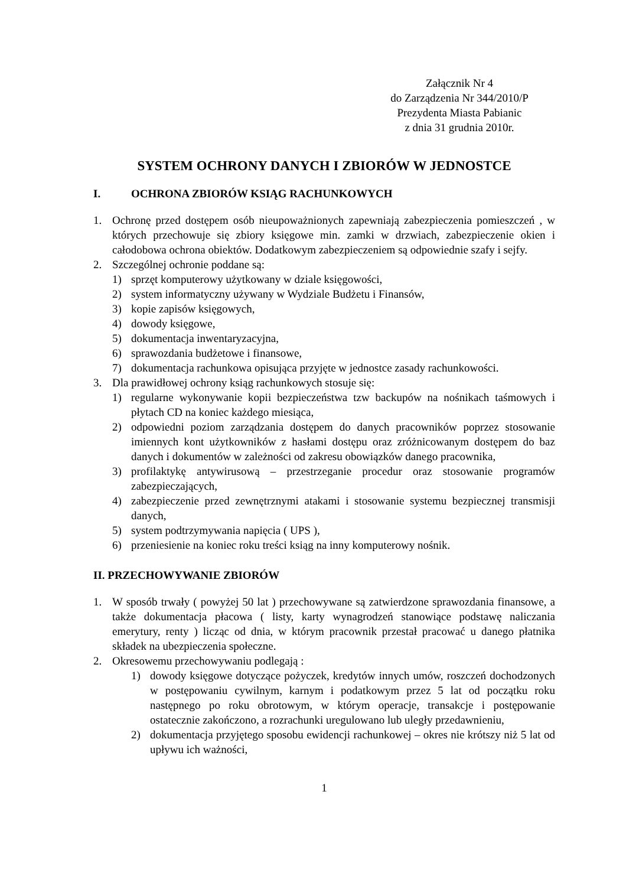Załącznik Nr 4
do Zarządzenia Nr 344/2010/P
Prezydenta Miasta Pabianic
z dnia 31 grudnia 2010r.
SYSTEM OCHRONY DANYCH I ZBIORÓW W JEDNOSTCE
I. OCHRONA ZBIORÓW KSIĄG RACHUNKOWYCH
1. Ochronę przed dostępem osób nieupoważnionych zapewniają zabezpieczenia pomieszczeń , w których przechowuje się zbiory księgowe min. zamki w drzwiach, zabezpieczenie okien i całodobowa ochrona obiektów. Dodatkowym zabezpieczeniem są odpowiednie szafy i sejfy.
2. Szczególnej ochronie poddane są:
1) sprzęt komputerowy użytkowany w dziale księgowości,
2) system informatyczny używany w Wydziale Budżetu i Finansów,
3) kopie zapisów księgowych,
4) dowody księgowe,
5) dokumentacja inwentaryzacyjna,
6) sprawozdania budżetowe i finansowe,
7) dokumentacja rachunkowa opisująca przyjęte w jednostce zasady rachunkowości.
3. Dla prawidłowej ochrony ksiąg rachunkowych stosuje się:
1) regularne wykonywanie kopii bezpieczeństwa tzw backupów na nośnikach taśmowych i płytach CD na koniec każdego miesiąca,
2) odpowiedni poziom zarządzania dostępem do danych pracowników poprzez stosowanie imiennych kont użytkowników z hasłami dostępu oraz zróżnicowanym dostępem do baz danych i dokumentów w zależności od zakresu obowiązków danego pracownika,
3) profilaktykę antywirusową – przestrzeganie procedur oraz stosowanie programów zabezpieczających,
4) zabezpieczenie przed zewnętrznymi atakami i stosowanie systemu bezpiecznej transmisji danych,
5) system podtrzymywania napięcia ( UPS ),
6) przeniesienie na koniec roku treści ksiąg na inny komputerowy nośnik.
II. PRZECHOWYWANIE ZBIORÓW
1. W sposób trwały ( powyżej 50 lat ) przechowywane są zatwierdzone sprawozdania finansowe, a także dokumentacja płacowa ( listy, karty wynagrodzeń stanowiące podstawę naliczania emerytury, renty ) licząc od dnia, w którym pracownik przestał pracować u danego płatnika składek na ubezpieczenia społeczne.
2. Okresowemu przechowywaniu podlegają :
1) dowody księgowe dotyczące pożyczek, kredytów innych umów, roszczeń dochodzonych w postępowaniu cywilnym, karnym i podatkowym przez 5 lat od początku roku następnego po roku obrotowym, w którym operacje, transakcje i postępowanie ostatecznie zakończono, a rozrachunki uregulowano lub uległy przedawnieniu,
2) dokumentacja przyjętego sposobu ewidencji rachunkowej – okres nie krótszy niż 5 lat od upływu ich ważności,
1